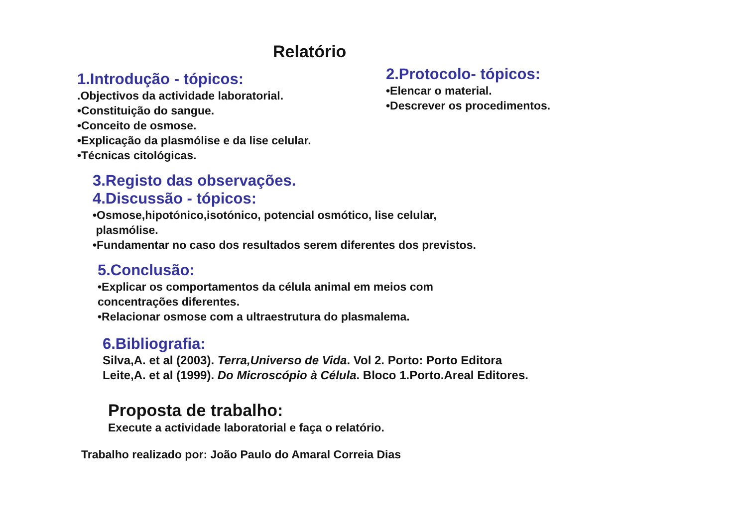Relatório
1.Introdução - tópicos:
.Objectivos da actividade laboratorial.
•Constituição do sangue.
•Conceito de osmose.
•Explicação da plasmólise e da lise celular.
•Técnicas citológicas.
2.Protocolo- tópicos:
•Elencar o material.
•Descrever os procedimentos.
3.Registo das observações.
4.Discussão - tópicos:
•Osmose,hipotónico,isotónico, potencial osmótico, lise celular,
plasmólise.
•Fundamentar no caso dos resultados serem diferentes dos previstos.
5.Conclusão:
•Explicar os comportamentos da célula animal em meios com
concentrações diferentes.
•Relacionar osmose com a ultraestrutura do plasmalema.
6.Bibliografia:
Silva,A. et al (2003). Terra,Universo de Vida. Vol 2. Porto: Porto Editora
Leite,A. et al (1999). Do Microscópio à Célula. Bloco 1.Porto.Areal Editores.
Proposta de trabalho:
Execute a actividade laboratorial e faça o relatório.
Trabalho realizado por: João Paulo do Amaral Correia Dias